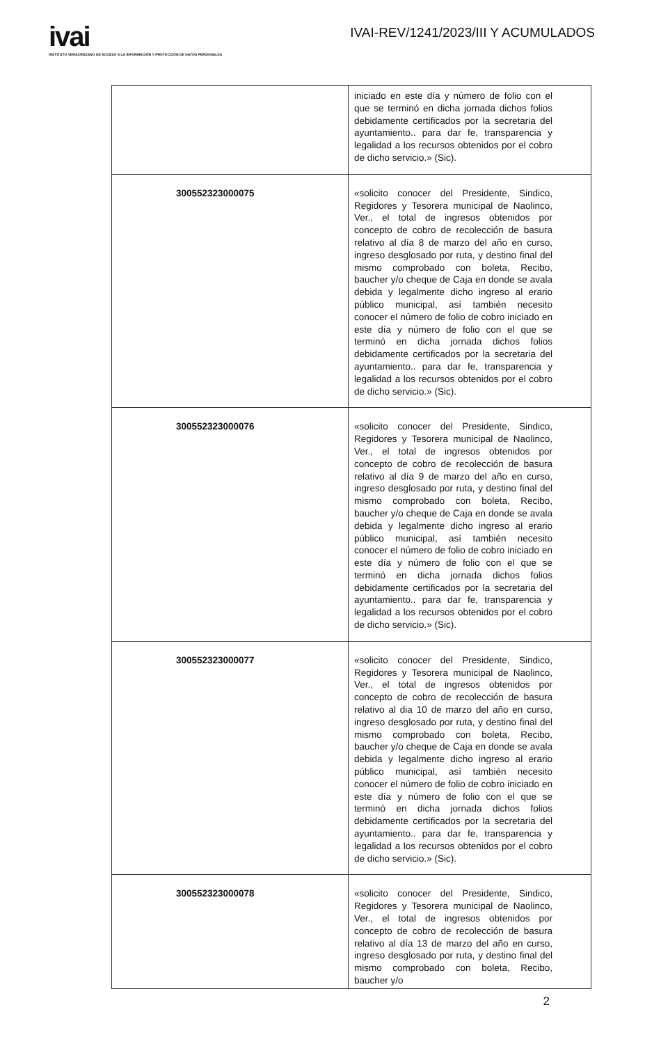ivai
INSTITUTO VERACRUZANO DE ACCESO A LA INFORMACIÓN Y PROTECCIÓN DE DATOS PERSONALES
IVAI-REV/1241/2023/III Y ACUMULADOS
| | iniciado en este día y número de folio con el que se terminó en dicha jornada dichos folios debidamente certificados por la secretaria del ayuntamiento.. para dar fe, transparencia y legalidad a los recursos obtenidos por el cobro de dicho servicio.» (Sic). |
| 300552323000075 | «solicito conocer del Presidente, Sindico, Regidores y Tesorera municipal de Naolinco, Ver., el total de ingresos obtenidos por concepto de cobro de recolección de basura relativo al día 8 de marzo del año en curso, ingreso desglosado por ruta, y destino final del mismo comprobado con boleta, Recibo, baucher y/o cheque de Caja en donde se avala debida y legalmente dicho ingreso al erario público municipal, así también necesito conocer el número de folio de cobro iniciado en este día y número de folio con el que se terminó en dicha jornada dichos folios debidamente certificados por la secretaria del ayuntamiento.. para dar fe, transparencia y legalidad a los recursos obtenidos por el cobro de dicho servicio.» (Sic). |
| 300552323000076 | «solicito conocer del Presidente, Sindico, Regidores y Tesorera municipal de Naolinco, Ver., el total de ingresos obtenidos por concepto de cobro de recolección de basura relativo al día 9 de marzo del año en curso, ingreso desglosado por ruta, y destino final del mismo comprobado con boleta, Recibo, baucher y/o cheque de Caja en donde se avala debida y legalmente dicho ingreso al erario público municipal, así también necesito conocer el número de folio de cobro iniciado en este día y número de folio con el que se terminó en dicha jornada dichos folios debidamente certificados por la secretaria del ayuntamiento.. para dar fe, transparencia y legalidad a los recursos obtenidos por el cobro de dicho servicio.» (Sic). |
| 300552323000077 | «solicito conocer del Presidente, Sindico, Regidores y Tesorera municipal de Naolinco, Ver., el total de ingresos obtenidos por concepto de cobro de recolección de basura relativo al dia 10 de marzo del año en curso, ingreso desglosado por ruta, y destino final del mismo comprobado con boleta, Recibo, baucher y/o cheque de Caja en donde se avala debida y legalmente dicho ingreso al erario público municipal, así también necesito conocer el número de folio de cobro iniciado en este día y número de folio con el que se terminó en dicha jornada dichos folios debidamente certificados por la secretaria del ayuntamiento.. para dar fe, transparencia y legalidad a los recursos obtenidos por el cobro de dicho servicio.» (Sic). |
| 300552323000078 | «solicito conocer del Presidente, Sindico, Regidores y Tesorera municipal de Naolinco, Ver., el total de ingresos obtenidos por concepto de cobro de recolección de basura relativo al día 13 de marzo del año en curso, ingreso desglosado por ruta, y destino final del mismo comprobado con boleta, Recibo, baucher y/o |
2